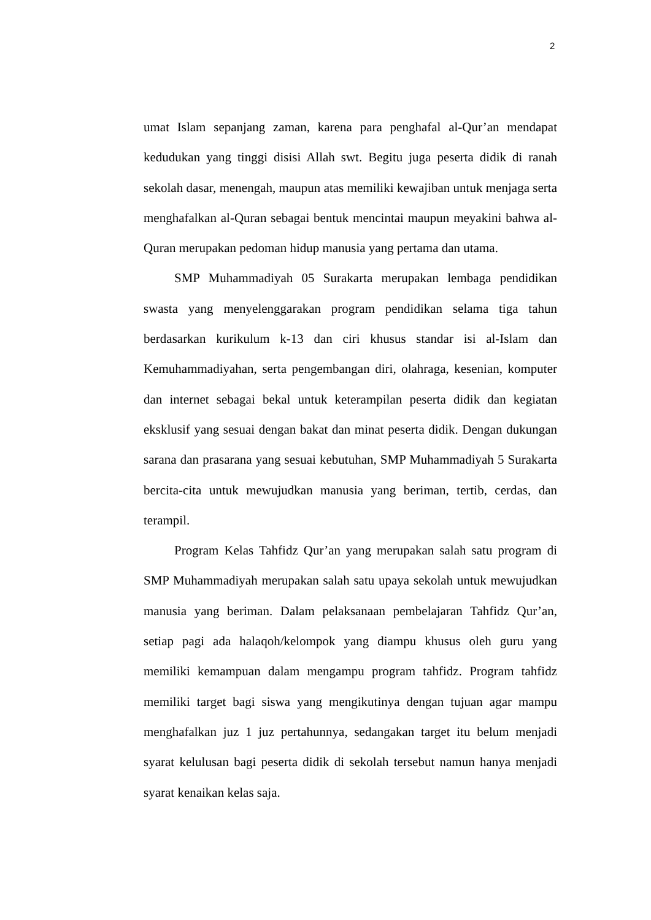2
umat Islam sepanjang zaman, karena para penghafal al-Qur’an mendapat kedudukan yang tinggi disisi Allah swt. Begitu juga peserta didik di ranah sekolah dasar, menengah, maupun atas memiliki kewajiban untuk menjaga serta menghafalkan al-Quran sebagai bentuk mencintai maupun meyakini bahwa al-Quran merupakan pedoman hidup manusia yang pertama dan utama.
SMP Muhammadiyah 05 Surakarta merupakan lembaga pendidikan swasta yang menyelenggarakan program pendidikan selama tiga tahun berdasarkan kurikulum k-13 dan ciri khusus standar isi al-Islam dan Kemuhammadiyahan, serta pengembangan diri, olahraga, kesenian, komputer dan internet sebagai bekal untuk keterampilan peserta didik dan kegiatan eksklusif yang sesuai dengan bakat dan minat peserta didik. Dengan dukungan sarana dan prasarana yang sesuai kebutuhan, SMP Muhammadiyah 5 Surakarta bercita-cita untuk mewujudkan manusia yang beriman, tertib, cerdas, dan terampil.
Program Kelas Tahfidz Qur’an yang merupakan salah satu program di SMP Muhammadiyah merupakan salah satu upaya sekolah untuk mewujudkan manusia yang beriman. Dalam pelaksanaan pembelajaran Tahfidz Qur’an, setiap pagi ada halaqoh/kelompok yang diampu khusus oleh guru yang memiliki kemampuan dalam mengampu program tahfidz. Program tahfidz memiliki target bagi siswa yang mengikutinya dengan tujuan agar mampu menghafalkan juz 1 juz pertahunnya, sedangakan target itu belum menjadi syarat kelulusan bagi peserta didik di sekolah tersebut namun hanya menjadi syarat kenaikan kelas saja.